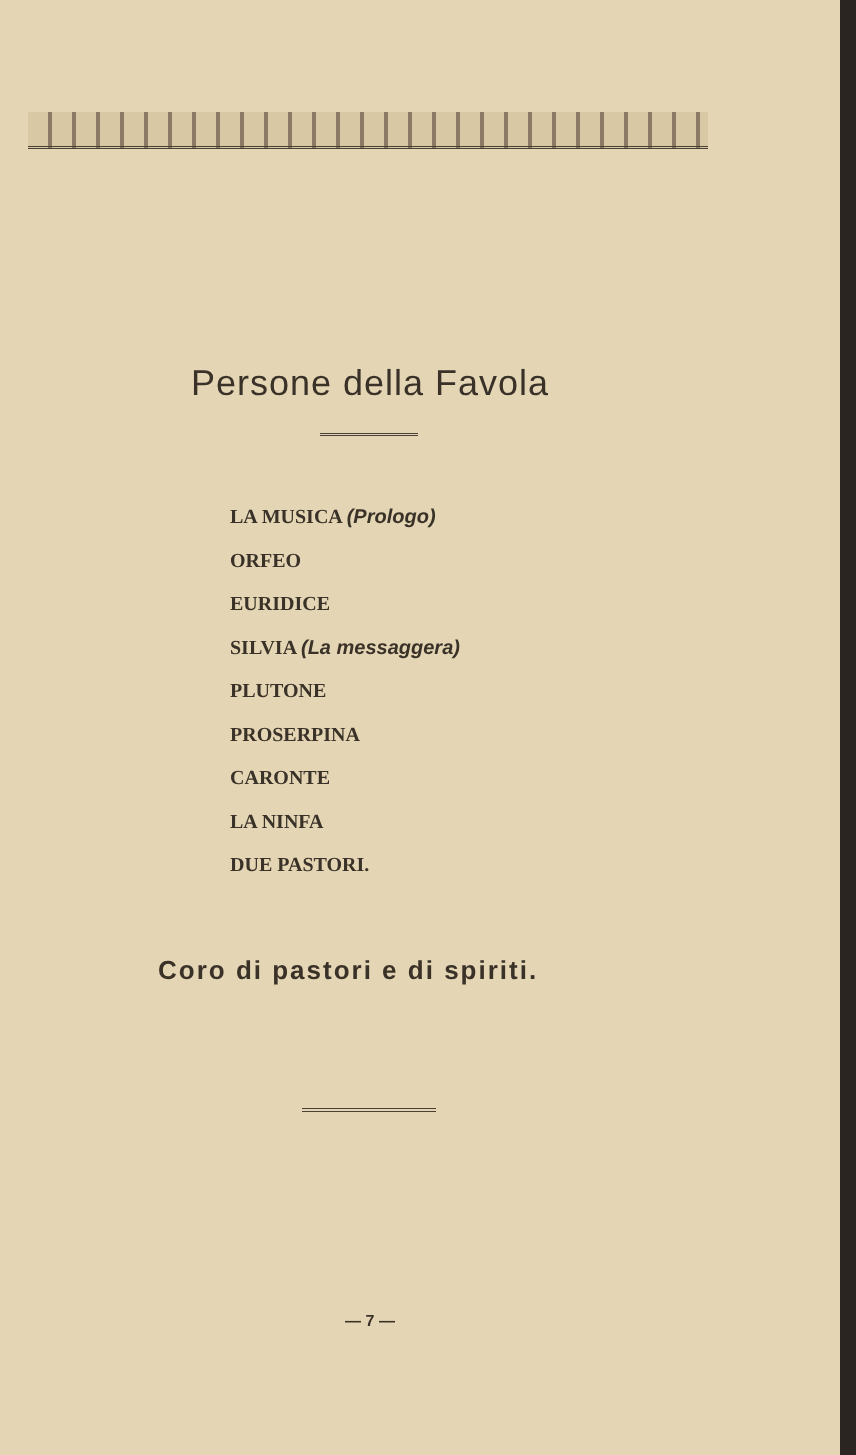Persone della Favola
LA MUSICA (Prologo)
ORFEO
EURIDICE
SILVIA (La messaggera)
PLUTONE
PROSERPINA
CARONTE
LA NINFA
DUE PASTORI.
Coro di pastori e di spiriti.
— 7 —